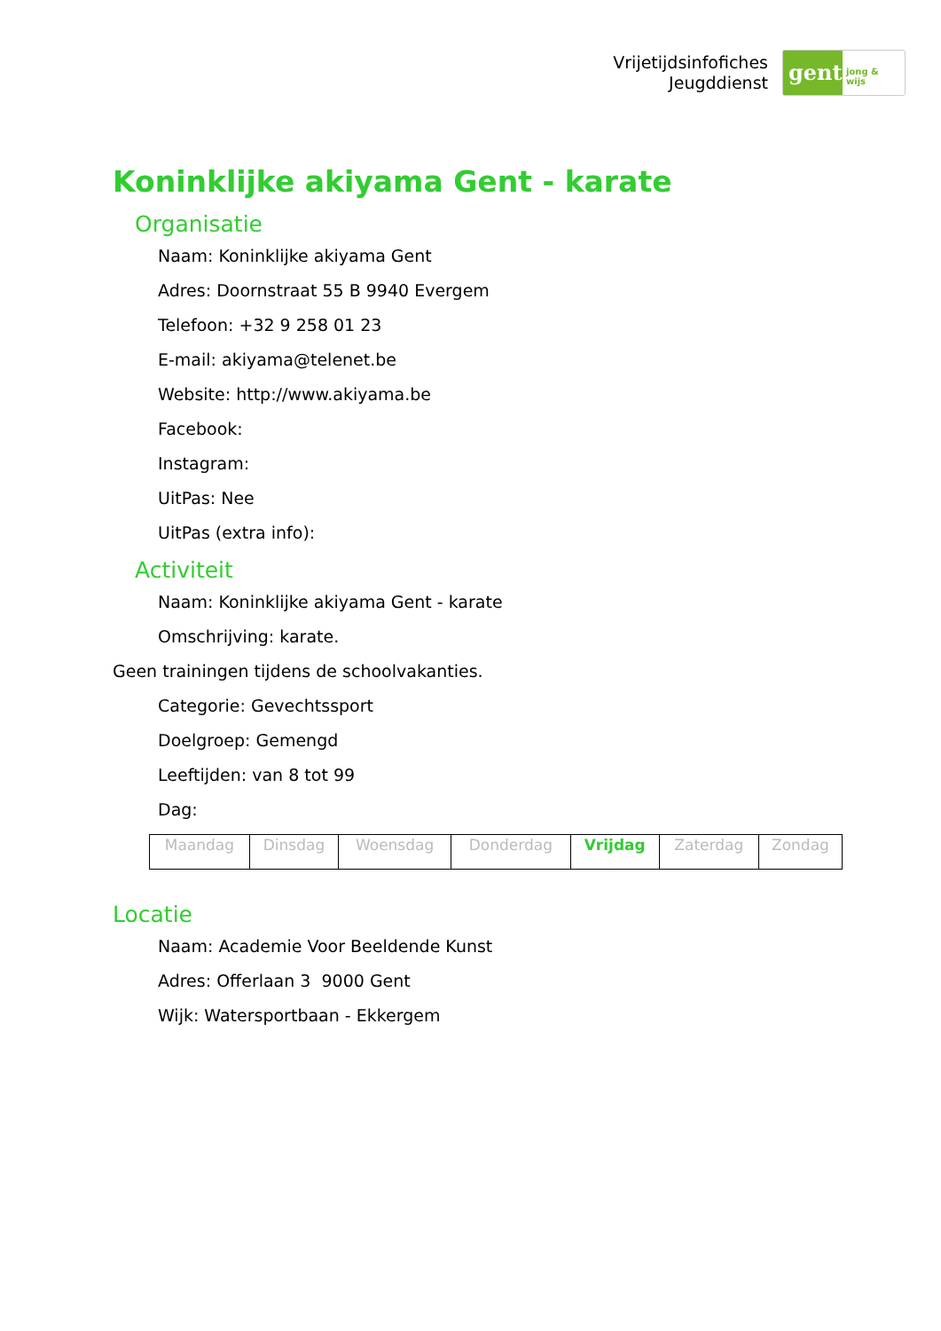Vrijetijdsinfofiches
Jeugddienst
gent:
jong & wijs
Koninklijke akiyama Gent - karate
Organisatie
Naam: Koninklijke akiyama Gent
Adres: Doornstraat 55 B 9940 Evergem
Telefoon: +32 9 258 01 23
E-mail: akiyama@telenet.be
Website: http://www.akiyama.be
Facebook:
Instagram:
UitPas: Nee
UitPas (extra info):
Activiteit
Naam: Koninklijke akiyama Gent - karate
Omschrijving: karate.
Geen trainingen tijdens de schoolvakanties.
Categorie: Gevechtssport
Doelgroep: Gemengd
Leeftijden: van 8 tot 99
Dag:
| Maandag | Dinsdag | Woensdag | Donderdag | Vrijdag | Zaterdag | Zondag |
Locatie
Naam: Academie Voor Beeldende Kunst
Adres: Offerlaan 3 9000 Gent
Wijk: Watersportbaan - Ekkergem